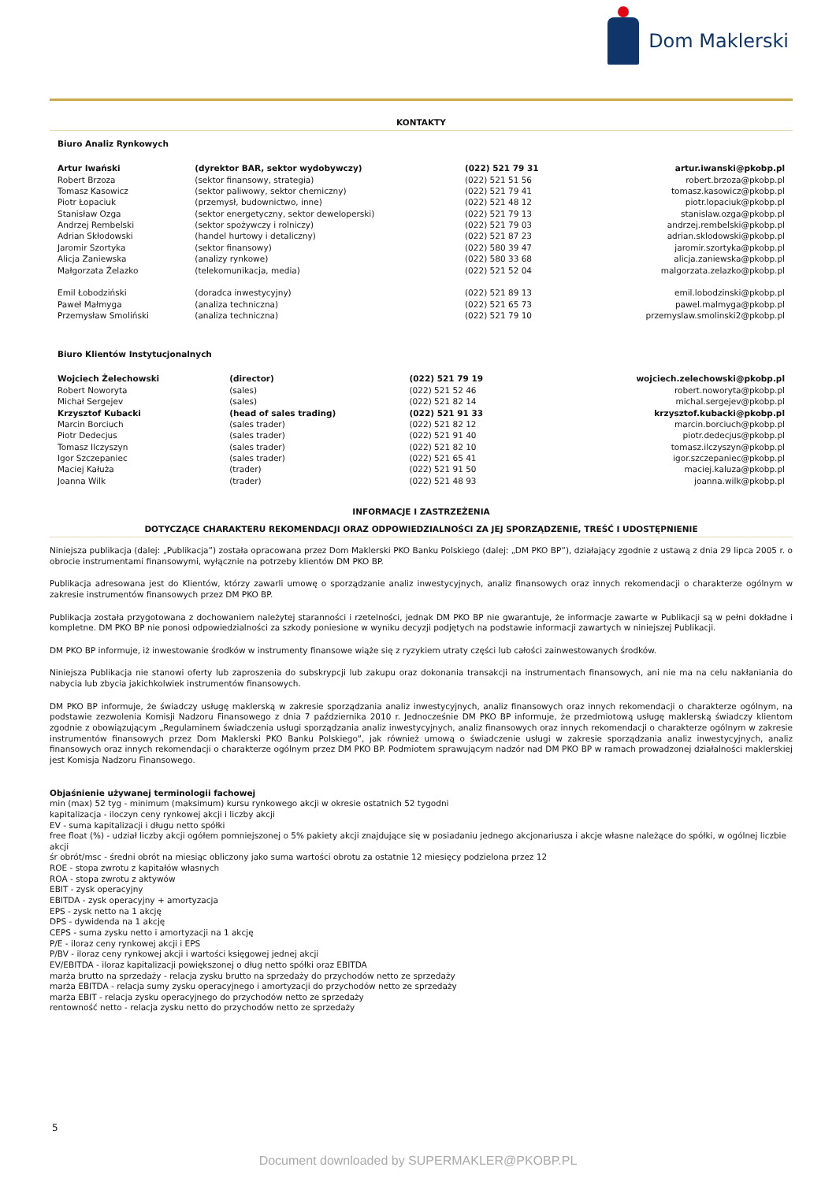Dom Maklerski
KONTAKTY
Biuro Analiz Rynkowych
| Artur Iwański | (dyrektor BAR, sektor wydobywczy) | (022) 521 79 31 | artur.iwanski@pkobp.pl |
| Robert Brzoza | (sektor finansowy, strategia) | (022) 521 51 56 | robert.brzoza@pkobp.pl |
| Tomasz Kasowicz | (sektor paliwowy, sektor chemiczny) | (022) 521 79 41 | tomasz.kasowicz@pkobp.pl |
| Piotr Łopaciuk | (przemysł, budownictwo, inne) | (022) 521 48 12 | piotr.lopaciuk@pkobp.pl |
| Stanisław Ozga | (sektor energetyczny, sektor deweloperski) | (022) 521 79 13 | stanislaw.ozga@pkobp.pl |
| Andrzej Rembelski | (sektor spożywczy i rolniczy) | (022) 521 79 03 | andrzej.rembelski@pkobp.pl |
| Adrian Skłodowski | (handel hurtowy i detaliczny) | (022) 521 87 23 | adrian.sklodowski@pkobp.pl |
| Jaromir Szortyka | (sektor finansowy) | (022) 580 39 47 | jaromir.szortyka@pkobp.pl |
| Alicja Zaniewska | (analizy rynkowe) | (022) 580 33 68 | alicja.zaniewska@pkobp.pl |
| Małgorzata Żelazko | (telekomunikacja, media) | (022) 521 52 04 | malgorzata.zelazko@pkobp.pl |
| Emil Łobodziński | (doradca inwestycyjny) | (022) 521 89 13 | emil.lobodzinski@pkobp.pl |
| Paweł Małmyga | (analiza techniczna) | (022) 521 65 73 | pawel.malmyga@pkobp.pl |
| Przemysław Smoliński | (analiza techniczna) | (022) 521 79 10 | przemyslaw.smolinski2@pkobp.pl |
Biuro Klientów Instytucjonalnych
| Wojciech Żelechowski | (director) | (022) 521 79 19 | wojciech.zelechowski@pkobp.pl |
| Robert Noworyta | (sales) | (022) 521 52 46 | robert.noworyta@pkobp.pl |
| Michał Sergejev | (sales) | (022) 521 82 14 | michal.sergejev@pkobp.pl |
| Krzysztof Kubacki | (head of sales trading) | (022) 521 91 33 | krzysztof.kubacki@pkobp.pl |
| Marcin Borciuch | (sales trader) | (022) 521 82 12 | marcin.borciuch@pkobp.pl |
| Piotr Dedecjus | (sales trader) | (022) 521 91 40 | piotr.dedecjus@pkobp.pl |
| Tomasz Ilczyszyn | (sales trader) | (022) 521 82 10 | tomasz.ilczyszyn@pkobp.pl |
| Igor Szczepaniec | (sales trader) | (022) 521 65 41 | igor.szczepaniec@pkobp.pl |
| Maciej Kałuża | (trader) | (022) 521 91 50 | maciej.kaluza@pkobp.pl |
| Joanna Wilk | (trader) | (022) 521 48 93 | joanna.wilk@pkobp.pl |
INFORMACJE I ZASTRZEŻENIA
DOTYCZĄCE CHARAKTERU REKOMENDACJI ORAZ ODPOWIEDZIALNOŚCI ZA JEJ SPORZĄDZENIE, TREŚĆ I UDOSTĘPNIENIE
Niniejsza publikacja (dalej: „Publikacja”) została opracowana przez Dom Maklerski PKO Banku Polskiego (dalej: „DM PKO BP”), działający zgodnie z ustawą z dnia 29 lipca 2005 r. o obrocie instrumentami finansowymi, wyłącznie na potrzeby klientów DM PKO BP.
Publikacja adresowana jest do Klientów, którzy zawarli umowę o sporządzanie analiz inwestycyjnych, analiz finansowych oraz innych rekomendacji o charakterze ogólnym w zakresie instrumentów finansowych przez DM PKO BP.
Publikacja została przygotowana z dochowaniem należytej staranności i rzetelności, jednak DM PKO BP nie gwarantuje, że informacje zawarte w Publikacji są w pełni dokładne i kompletne. DM PKO BP nie ponosi odpowiedzialności za szkody poniesione w wyniku decyzji podjętych na podstawie informacji zawartych w niniejszej Publikacji.
DM PKO BP informuje, iż inwestowanie środków w instrumenty finansowe wiąże się z ryzykiem utraty części lub całości zainwestowanych środków.
Niniejsza Publikacja nie stanowi oferty lub zaproszenia do subskrypcji lub zakupu oraz dokonania transakcji na instrumentach finansowych, ani nie ma na celu nakłaniania do nabycia lub zbycia jakichkolwiek instrumentów finansowych.
DM PKO BP informuje, że świadczy usługę maklerską w zakresie sporządzania analiz inwestycyjnych, analiz finansowych oraz innych rekomendacji o charakterze ogólnym, na podstawie zezwolenia Komisji Nadzoru Finansowego z dnia 7 października 2010 r. Jednocześnie DM PKO BP informuje, że przedmiotową usługę maklerską świadczy klientom zgodnie z obowiązującym „Regulaminem świadczenia usługi sporządzania analiz inwestycyjnych, analiz finansowych oraz innych rekomendacji o charakterze ogólnym w zakresie instrumentów finansowych przez Dom Maklerski PKO Banku Polskiego”, jak również umową o świadczenie usługi w zakresie sporządzania analiz inwestycyjnych, analiz finansowych oraz innych rekomendacji o charakterze ogólnym przez DM PKO BP. Podmiotem sprawującym nadzór nad DM PKO BP w ramach prowadzonej działalności maklerskiej jest Komisja Nadzoru Finansowego.
Objaśnienie używanej terminologii fachowej
min (max) 52 tyg - minimum (maksimum) kursu rynkowego akcji w okresie ostatnich 52 tygodni
kapitalizacja - iloczyn ceny rynkowej akcji i liczby akcji
EV - suma kapitalizacji i długu netto spółki
free float (%) - udział liczby akcji ogółem pomniejszonej o 5% pakiety akcji znajdujące się w posiadaniu jednego akcjonariusza i akcje własne należące do spółki, w ogólnej liczbie akcji
śr obrót/msc - średni obrót na miesiąc obliczony jako suma wartości obrotu za ostatnie 12 miesięcy podzielona przez 12
ROE - stopa zwrotu z kapitałów własnych
ROA - stopa zwrotu z aktywów
EBIT - zysk operacyjny
EBITDA - zysk operacyjny + amortyzacja
EPS - zysk netto na 1 akcję
DPS - dywidenda na 1 akcję
CEPS - suma zysku netto i amortyzacji na 1 akcję
P/E - iloraz ceny rynkowej akcji i EPS
P/BV - iloraz ceny rynkowej akcji i wartości księgowej jednej akcji
EV/EBITDA - iloraz kapitalizacji powiększonej o dług netto spółki oraz EBITDA
marża brutto na sprzedaży - relacja zysku brutto na sprzedaży do przychodów netto ze sprzedaży
marża EBITDA - relacja sumy zysku operacyjnego i amortyzacji do przychodów netto ze sprzedaży
marża EBIT - relacja zysku operacyjnego do przychodów netto ze sprzedaży
rentowność netto - relacja zysku netto do przychodów netto ze sprzedaży
5
Document downloaded by SUPERMAKLER@PKOBP.PL